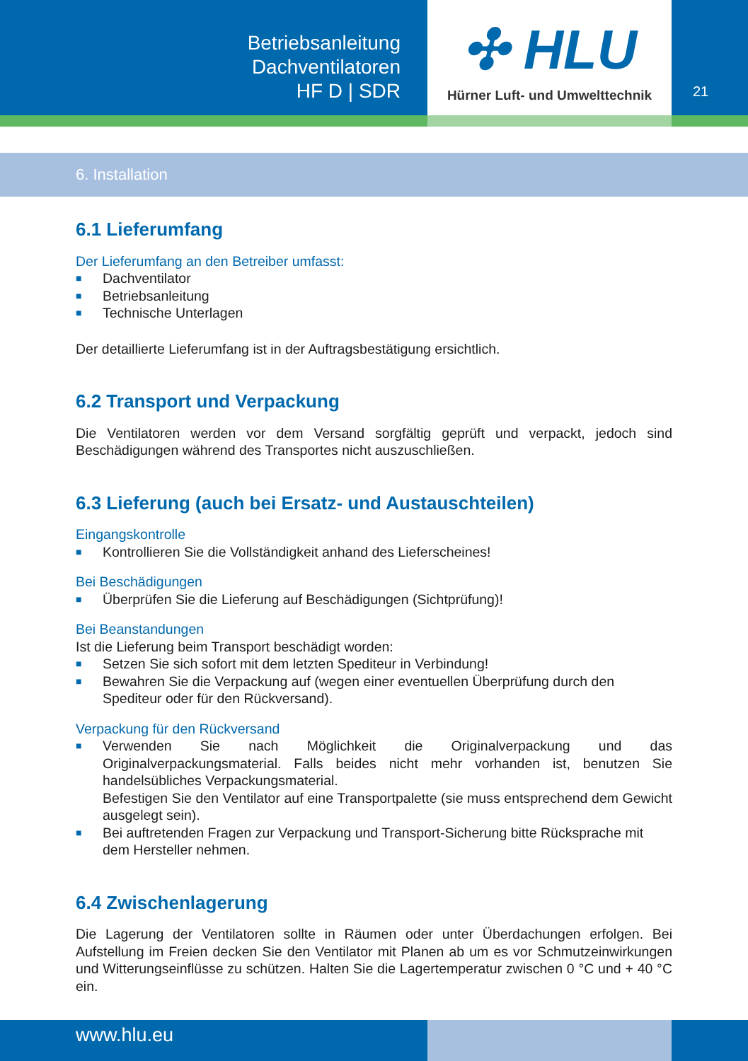Betriebsanleitung
Dachventilatoren
HF D | SDR
✣ HLU
Hürner Luft- und Umwelttechnik
21
6. Installation
6.1 Lieferumfang
Der Lieferumfang an den Betreiber umfasst:
■ Dachventilator
■ Betriebsanleitung
■ Technische Unterlagen
Der detaillierte Lieferumfang ist in der Auftragsbestätigung ersichtlich.
6.2 Transport und Verpackung
Die Ventilatoren werden vor dem Versand sorgfältig geprüft und verpackt, jedoch sind Beschädigungen während des Transportes nicht auszuschließen.
6.3 Lieferung (auch bei Ersatz- und Austauschteilen)
Eingangskontrolle
■ Kontrollieren Sie die Vollständigkeit anhand des Lieferscheines!
Bei Beschädigungen
■ Überprüfen Sie die Lieferung auf Beschädigungen (Sichtprüfung)!
Bei Beanstandungen
Ist die Lieferung beim Transport beschädigt worden:
■ Setzen Sie sich sofort mit dem letzten Spediteur in Verbindung!
■ Bewahren Sie die Verpackung auf (wegen einer eventuellen Überprüfung durch den Spediteur oder für den Rückversand).
Verpackung für den Rückversand
■
Verwenden Sie nach Möglichkeit die Originalverpackung und das Originalverpackungsmaterial. Falls beides nicht mehr vorhanden ist, benutzen Sie handelsübliches Verpackungsmaterial.
Befestigen Sie den Ventilator auf eine Transportpalette (sie muss entsprechend dem Gewicht ausgelegt sein).
■ Bei auftretenden Fragen zur Verpackung und Transport-Sicherung bitte Rücksprache mit dem Hersteller nehmen.
6.4 Zwischenlagerung
Die Lagerung der Ventilatoren sollte in Räumen oder unter Überdachungen erfolgen. Bei Aufstellung im Freien decken Sie den Ventilator mit Planen ab um es vor Schmutzeinwirkungen und Witterungseinflüsse zu schützen. Halten Sie die Lagertemperatur zwischen 0 °C und + 40 °C ein.
www.hlu.eu